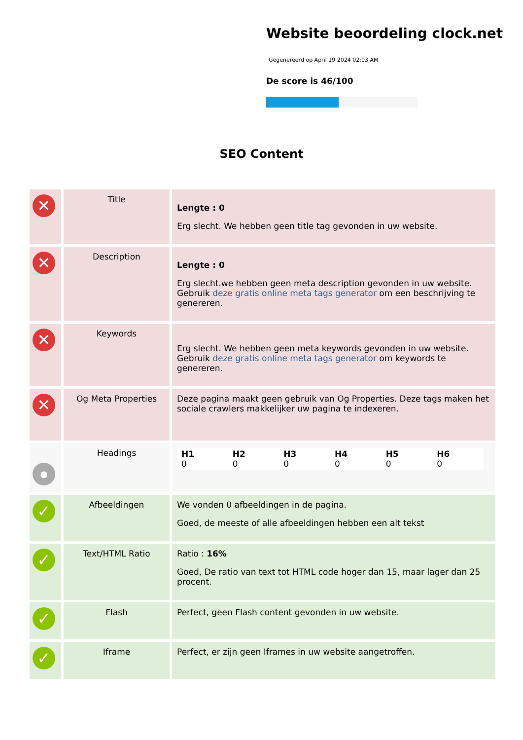Website beoordeling clock.net
Gegenereerd op April 19 2024 02:03 AM
De score is 46/100
SEO Content
| ✕ | Title | Lengte : 0 Erg slecht. We hebben geen title tag gevonden in uw website. |
| ✕ | Description | Lengte : 0 Erg slecht.we hebben geen meta description gevonden in uw website. Gebruik deze gratis online meta tags generator om een beschrijving te genereren. |
| ✕ | Keywords | Erg slecht. We hebben geen meta keywords gevonden in uw website. Gebruik deze gratis online meta tags generator om keywords te genereren. |
| ✕ | Og Meta Properties | Deze pagina maakt geen gebruik van Og Properties. Deze tags maken het sociale crawlers makkelijker uw pagina te indexeren. |
| ● | Headings | / H1 0 / H2 0 / H3 0 / H4 0 / H5 0 / H6 0 / |
| ✓ | Afbeeldingen | We vonden 0 afbeeldingen in de pagina. Goed, de meeste of alle afbeeldingen hebben een alt tekst |
| ✓ | Text/HTML Ratio | Ratio : 16% Goed, De ratio van text tot HTML code hoger dan 15, maar lager dan 25 procent. |
| ✓ | Flash | Perfect, geen Flash content gevonden in uw website. |
| ✓ | Iframe | Perfect, er zijn geen Iframes in uw website aangetroffen. |